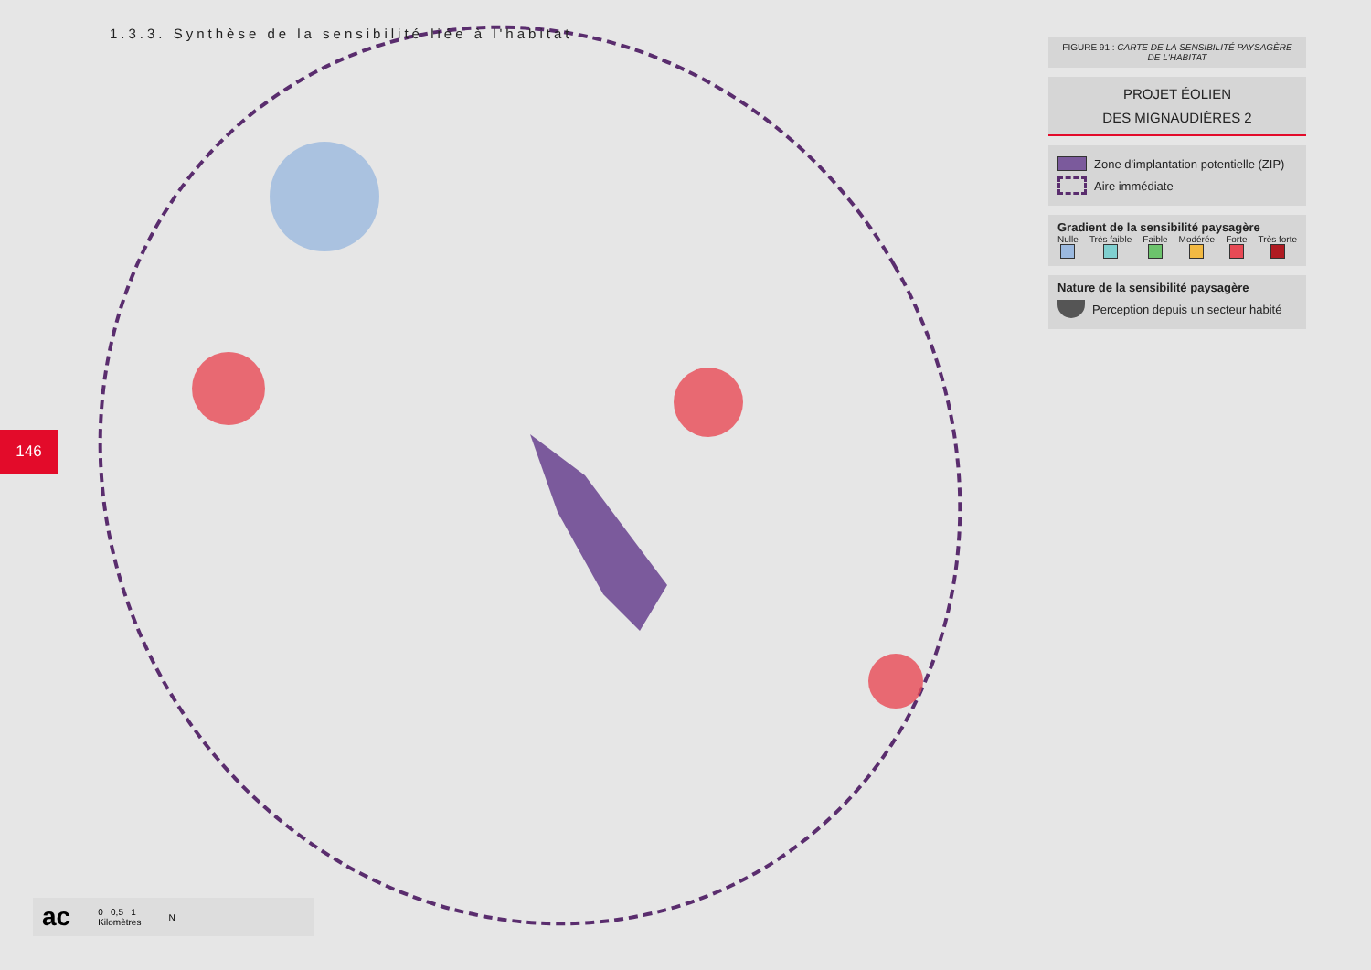1.3.3. Synthèse de la sensibilité liée à l'habitat
146
FIGURE 91 : CARTE DE LA SENSIBILITÉ PAYSAGÈRE DE L'HABITAT
PROJET ÉOLIEN
DES MIGNAUDIÈRES 2
Zone d'implantation potentielle (ZIP)
Aire immédiate
Gradient de la sensibilité paysagère
Nulle
Très faible
Faible
Modérée
Forte
Très forte
Nature de la sensibilité paysagère
Perception depuis un secteur habité
ac
0 0,5 1
Kilomètres
N